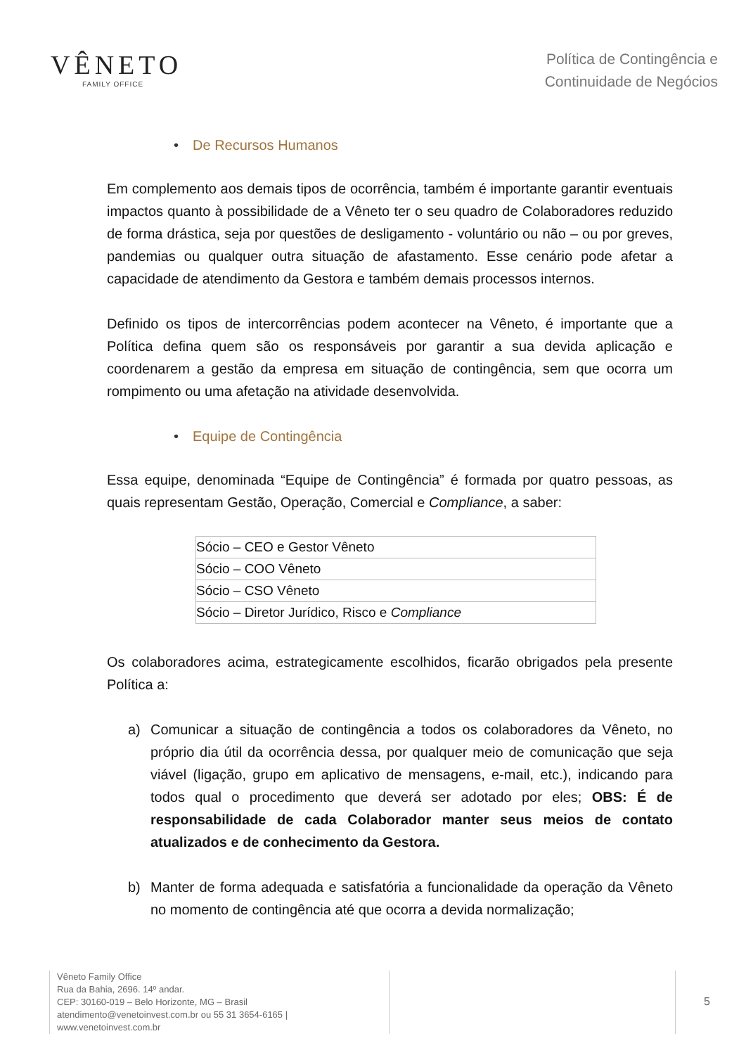VÊNETO
FAMILY OFFICE
Política de Contingência e
Continuidade de Negócios
• De Recursos Humanos
Em complemento aos demais tipos de ocorrência, também é importante garantir eventuais impactos quanto à possibilidade de a Vêneto ter o seu quadro de Colaboradores reduzido de forma drástica, seja por questões de desligamento - voluntário ou não – ou por greves, pandemias ou qualquer outra situação de afastamento. Esse cenário pode afetar a capacidade de atendimento da Gestora e também demais processos internos.
Definido os tipos de intercorrências podem acontecer na Vêneto, é importante que a Política defina quem são os responsáveis por garantir a sua devida aplicação e coordenarem a gestão da empresa em situação de contingência, sem que ocorra um rompimento ou uma afetação na atividade desenvolvida.
• Equipe de Contingência
Essa equipe, denominada “Equipe de Contingência” é formada por quatro pessoas, as quais representam Gestão, Operação, Comercial e Compliance, a saber:
| Sócio – CEO e Gestor Vêneto |
| Sócio – COO Vêneto |
| Sócio – CSO Vêneto |
| Sócio – Diretor Jurídico, Risco e Compliance |
Os colaboradores acima, estrategicamente escolhidos, ficarão obrigados pela presente Política a:
a) Comunicar a situação de contingência a todos os colaboradores da Vêneto, no próprio dia útil da ocorrência dessa, por qualquer meio de comunicação que seja viável (ligação, grupo em aplicativo de mensagens, e-mail, etc.), indicando para todos qual o procedimento que deverá ser adotado por eles; OBS: É de responsabilidade de cada Colaborador manter seus meios de contato atualizados e de conhecimento da Gestora.
b) Manter de forma adequada e satisfatória a funcionalidade da operação da Vêneto no momento de contingência até que ocorra a devida normalização;
Vêneto Family Office
Rua da Bahia, 2696. 14º andar.
CEP: 30160-019 – Belo Horizonte, MG – Brasil
atendimento@venetoinvest.com.br ou 55 31 3654-6165 | www.venetoinvest.com.br
5